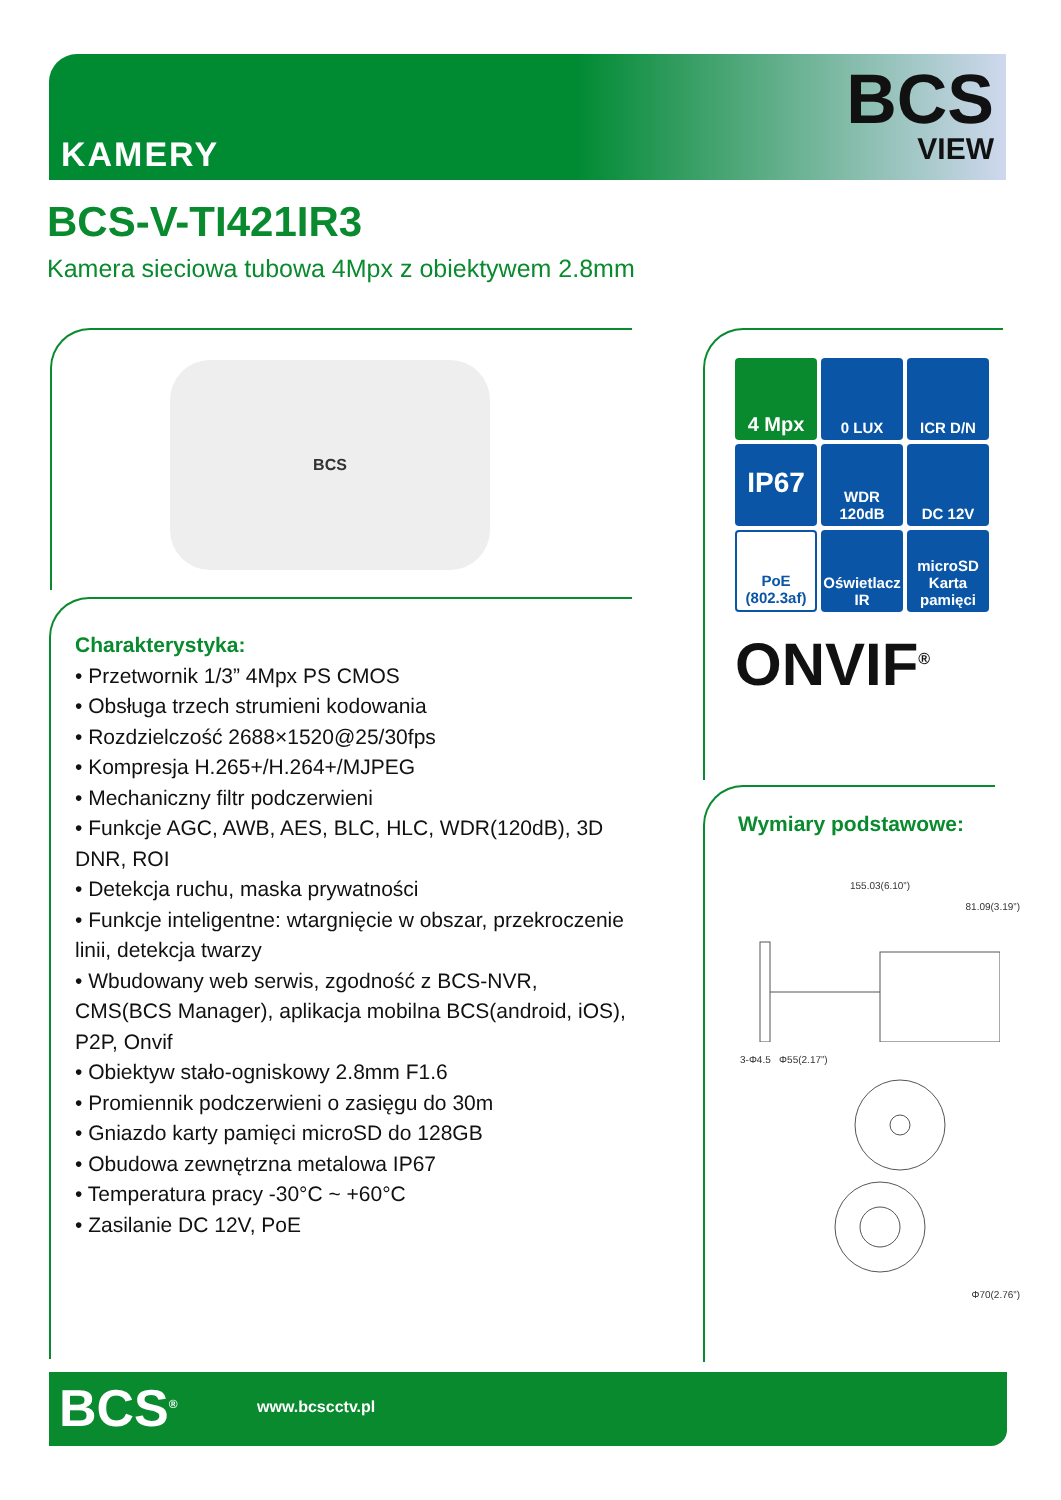KAMERY
BCS
VIEW
BCS-V-TI421IR3
Kamera sieciowa tubowa 4Mpx z obiektywem 2.8mm
BCS
Charakterystyka:
• Przetwornik 1/3” 4Mpx PS CMOS
• Obsługa trzech strumieni kodowania
• Rozdzielczość 2688×1520@25/30fps
• Kompresja H.265+/H.264+/MJPEG
• Mechaniczny filtr podczerwieni
• Funkcje AGC, AWB, AES, BLC, HLC, WDR(120dB), 3D DNR, ROI
• Detekcja ruchu, maska prywatności
• Funkcje inteligentne: wtargnięcie w obszar, przekroczenie linii, detekcja twarzy
• Wbudowany web serwis, zgodność z BCS-NVR, CMS(BCS Manager), aplikacja mobilna BCS(android, iOS), P2P, Onvif
• Obiektyw stało-ogniskowy 2.8mm F1.6
• Promiennik podczerwieni o zasięgu do 30m
• Gniazdo karty pamięci microSD do 128GB
• Obudowa zewnętrzna metalowa IP67
• Temperatura pracy -30°C ~ +60°C
• Zasilanie DC 12V, PoE
4 Mpx
0 LUX
ICR D/N
IP67
WDR 120dB
DC 12V
PoE (802.3af)
Oświetlacz IR
microSD Karta pamięci
ONVIF<sup>®</sup>
Wymiary podstawowe:
155.03(6.10”)
81.09(3.19”)
3-Φ4.5 Φ55(2.17”)
Φ70(2.76”)
BCS<sup>®</sup> www.bcscctv.pl